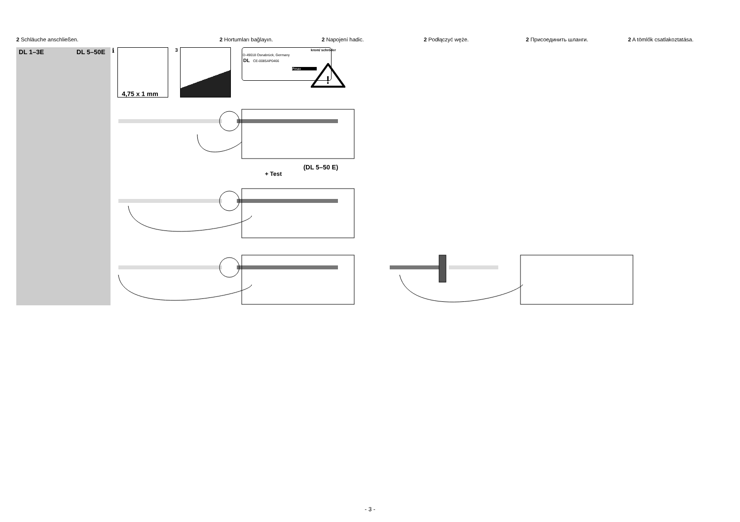2 Schläuche anschließen. 2 Hortumları bağlayın. 2 Napojení hadic. 2 Podłączyć węże. 2 Присоединить шланги. 2 A tömlők csatlakoztatása.
DL 1–3E DL 5–50E i
4,75 x 1 mm
3
D-49018 Osnabrück, Germany
krom/ schröder
DL CE-0085AP0466
Pmax
!
(DL 5–50 E)
+ Test
- 3 -